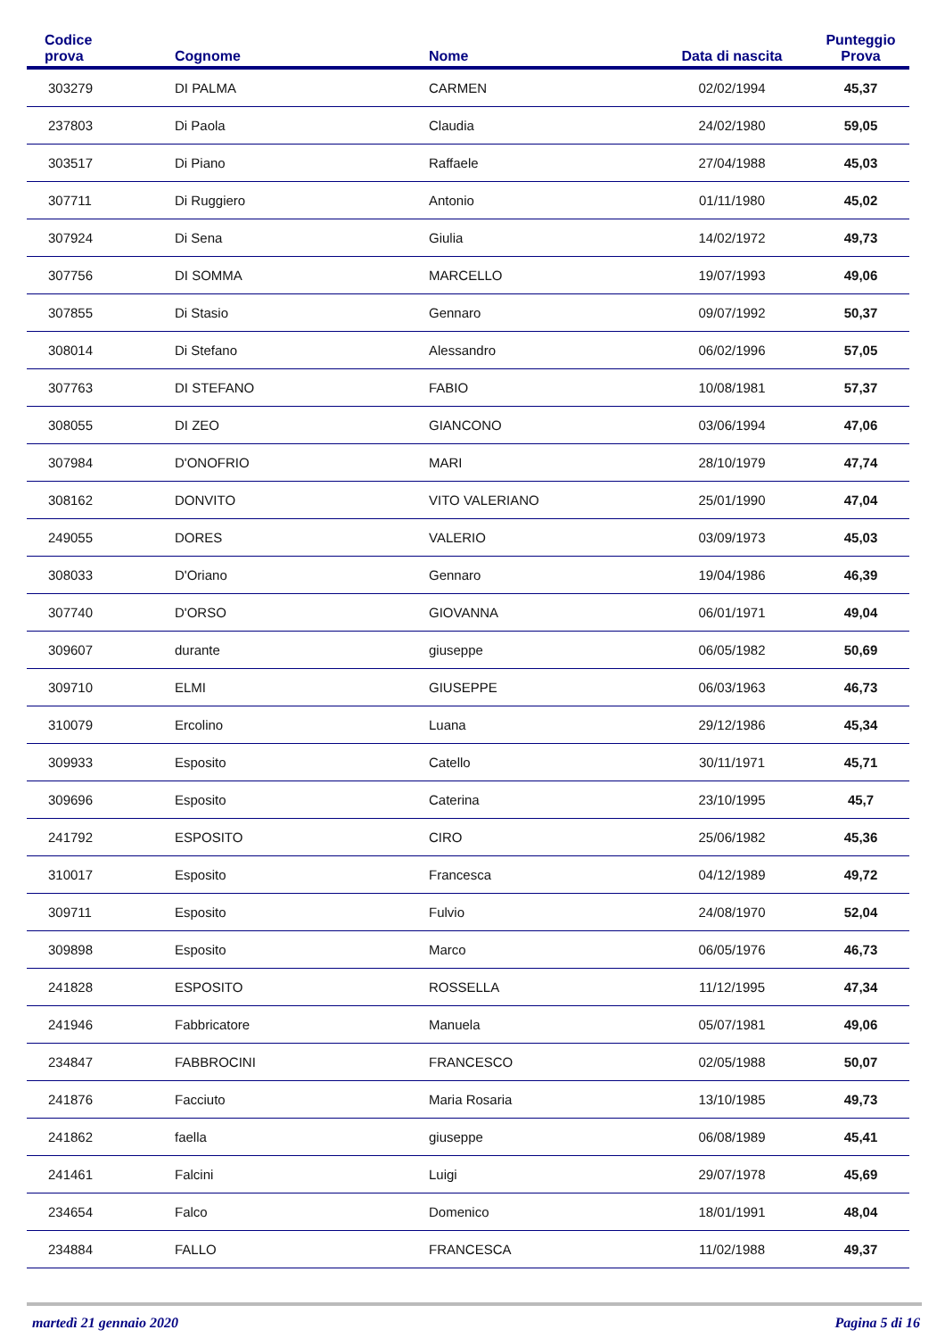| Codice prova | Cognome | Nome | Data di nascita | Punteggio Prova |
| --- | --- | --- | --- | --- |
| 303279 | DI PALMA | CARMEN | 02/02/1994 | 45,37 |
| 237803 | Di Paola | Claudia | 24/02/1980 | 59,05 |
| 303517 | Di Piano | Raffaele | 27/04/1988 | 45,03 |
| 307711 | Di Ruggiero | Antonio | 01/11/1980 | 45,02 |
| 307924 | Di Sena | Giulia | 14/02/1972 | 49,73 |
| 307756 | DI SOMMA | MARCELLO | 19/07/1993 | 49,06 |
| 307855 | Di Stasio | Gennaro | 09/07/1992 | 50,37 |
| 308014 | Di Stefano | Alessandro | 06/02/1996 | 57,05 |
| 307763 | DI STEFANO | FABIO | 10/08/1981 | 57,37 |
| 308055 | DI ZEO | GIANCONO | 03/06/1994 | 47,06 |
| 307984 | D'ONOFRIO | MARI | 28/10/1979 | 47,74 |
| 308162 | DONVITO | VITO VALERIANO | 25/01/1990 | 47,04 |
| 249055 | DORES | VALERIO | 03/09/1973 | 45,03 |
| 308033 | D'Oriano | Gennaro | 19/04/1986 | 46,39 |
| 307740 | D'ORSO | GIOVANNA | 06/01/1971 | 49,04 |
| 309607 | durante | giuseppe | 06/05/1982 | 50,69 |
| 309710 | ELMI | GIUSEPPE | 06/03/1963 | 46,73 |
| 310079 | Ercolino | Luana | 29/12/1986 | 45,34 |
| 309933 | Esposito | Catello | 30/11/1971 | 45,71 |
| 309696 | Esposito | Caterina | 23/10/1995 | 45,7 |
| 241792 | ESPOSITO | CIRO | 25/06/1982 | 45,36 |
| 310017 | Esposito | Francesca | 04/12/1989 | 49,72 |
| 309711 | Esposito | Fulvio | 24/08/1970 | 52,04 |
| 309898 | Esposito | Marco | 06/05/1976 | 46,73 |
| 241828 | ESPOSITO | ROSSELLA | 11/12/1995 | 47,34 |
| 241946 | Fabbricatore | Manuela | 05/07/1981 | 49,06 |
| 234847 | FABBROCINI | FRANCESCO | 02/05/1988 | 50,07 |
| 241876 | Facciuto | Maria Rosaria | 13/10/1985 | 49,73 |
| 241862 | faella | giuseppe | 06/08/1989 | 45,41 |
| 241461 | Falcini | Luigi | 29/07/1978 | 45,69 |
| 234654 | Falco | Domenico | 18/01/1991 | 48,04 |
| 234884 | FALLO | FRANCESCA | 11/02/1988 | 49,37 |
martedì 21 gennaio 2020 Pagina 5 di 16